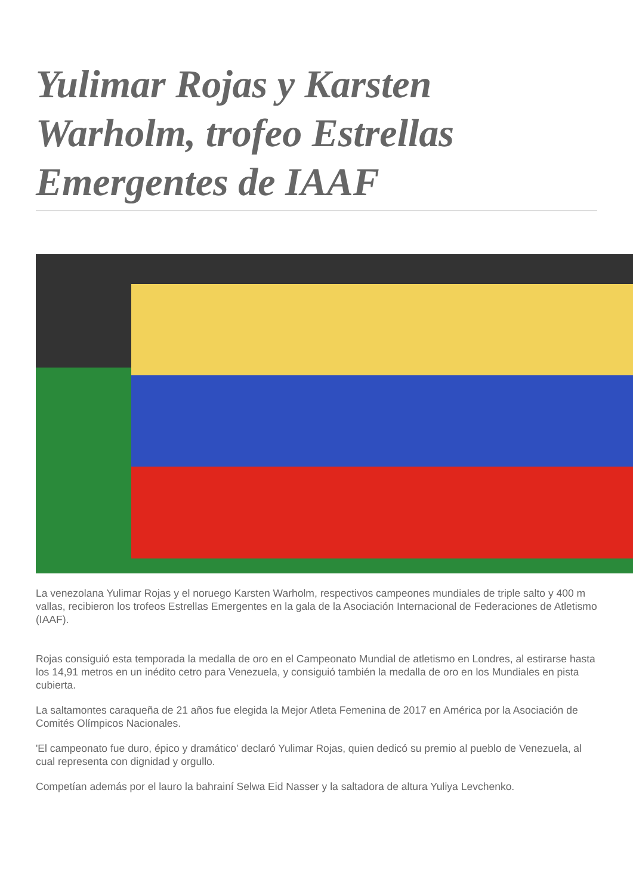Yulimar Rojas y Karsten Warholm, trofeo Estrellas Emergentes de IAAF
La venezolana Yulimar Rojas y el noruego Karsten Warholm, respectivos campeones mundiales de triple salto y 400 m vallas, recibieron los trofeos Estrellas Emergentes en la gala de la Asociación Internacional de Federaciones de Atletismo (IAAF).
Rojas consiguió esta temporada la medalla de oro en el Campeonato Mundial de atletismo en Londres, al estirarse hasta los 14,91 metros en un inédito cetro para Venezuela, y consiguió también la medalla de oro en los Mundiales en pista cubierta.
La saltamontes caraqueña de 21 años fue elegida la Mejor Atleta Femenina de 2017 en América por la Asociación de Comités Olímpicos Nacionales.
'El campeonato fue duro, épico y dramático' declaró Yulimar Rojas, quien dedicó su premio al pueblo de Venezuela, al cual representa con dignidad y orgullo.
Competían además por el lauro la bahrainí Selwa Eid Nasser y la saltadora de altura Yuliya Levchenko.